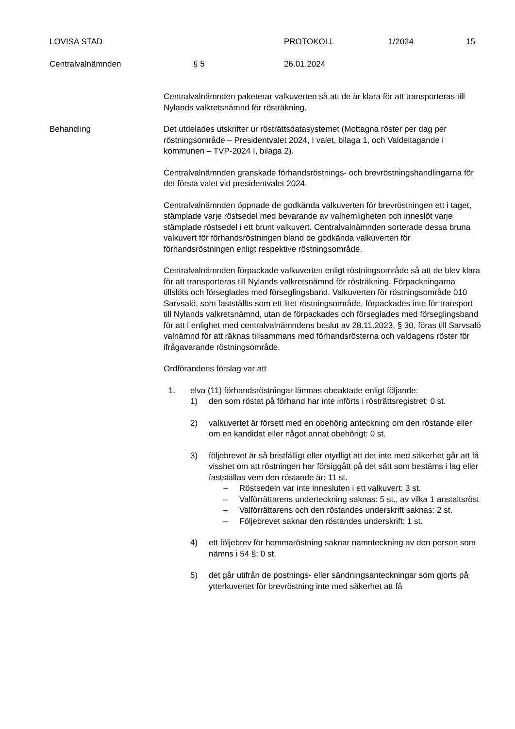LOVISA STAD PROTOKOLL 1/2024 15
Centralvalnämnden § 5 26.01.2024
Centralvalnämnden paketerar valkuverten så att de är klara för att transporteras till Nylands valkretsnämnd för rösträkning.
Behandling Det utdelades utskrifter ur rösträttsdatasystemet (Mottagna röster per dag per röstningsområde – Presidentvalet 2024, I valet, bilaga 1, och Valdeltagande i kommunen – TVP-2024 I, bilaga 2).
Centralvalnämnden granskade förhandsröstnings- och brevröstningshandlingarna för det första valet vid presidentvalet 2024.
Centralvalnämnden öppnade de godkända valkuverten för brevröstningen ett i taget, stämplade varje röstsedel med bevarande av valhemligheten och inneslöt varje stämplade röstsedel i ett brunt valkuvert. Centralvalnämnden sorterade dessa bruna valkuvert för förhandsröstningen bland de godkända valkuverten för förhandsröstningen enligt respektive röstningsområde.
Centralvalnämnden förpackade valkuverten enligt röstningsområde så att de blev klara för att transporteras till Nylands valkretsnämnd för rösträkning. Förpackningarna tillslöts och förseglades med förseglingsband. Valkuverten för röstningsområde 010 Sarvsalö, som fastställts som ett litet röstningsområde, förpackades inte för transport till Nylands valkretsnämnd, utan de förpackades och förseglades med förseglingsband för att i enlighet med centralvalnämndens beslut av 28.11.2023, § 30, föras till Sarvsalö valnämnd för att räknas tillsammans med förhandsrösterna och valdagens röster för ifrågavarande röstningsområde.
Ordförandens förslag var att
1. elva (11) förhandsröstningar lämnas obeaktade enligt följande:
1) den som röstat på förhand har inte införts i rösträttsregistret: 0 st.
2) valkuvertet är försett med en obehörig anteckning om den röstande eller om en kandidat eller något annat obehörigt: 0 st.
3) följebrevet är så bristfälligt eller otydligt att det inte med säkerhet går att få visshet om att röstningen har försiggått på det sätt som bestäms i lag eller fastställas vem den röstande är: 11 st.
– Röstsedeln var inte innesluten i ett valkuvert: 3 st.
– Valförrättarens underteckning saknas: 5 st., av vilka 1 anstaltsröst
– Valförrättarens och den röstandes underskrift saknas: 2 st.
– Följebrevet saknar den röstandes underskrift: 1 st.
4) ett följebrev för hemmaröstning saknar namnteckning av den person som nämns i 54 §: 0 st.
5) det går utifrån de postnings- eller sändningsanteckningar som gjorts på ytterkuvertet för brevröstning inte med säkerhet att få